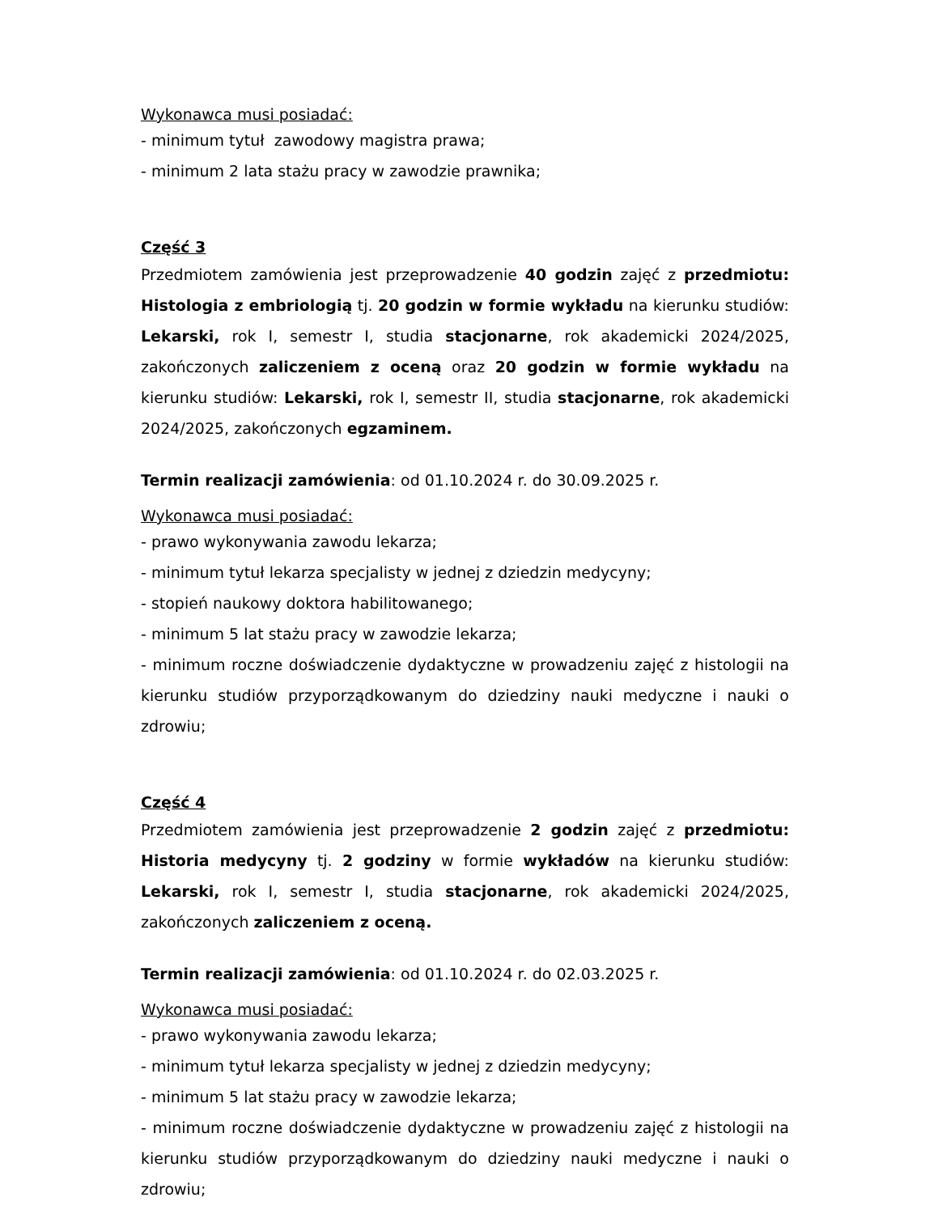Wykonawca musi posiadać:
- minimum tytuł zawodowy magistra prawa;
- minimum 2 lata stażu pracy w zawodzie prawnika;
Część 3
Przedmiotem zamówienia jest przeprowadzenie 40 godzin zajęć z przedmiotu: Histologia z embriologią tj. 20 godzin w formie wykładu na kierunku studiów: Lekarski, rok I, semestr I, studia stacjonarne, rok akademicki 2024/2025, zakończonych zaliczeniem z oceną oraz 20 godzin w formie wykładu na kierunku studiów: Lekarski, rok I, semestr II, studia stacjonarne, rok akademicki 2024/2025, zakończonych egzaminem.
Termin realizacji zamówienia: od 01.10.2024 r. do 30.09.2025 r.
Wykonawca musi posiadać:
- prawo wykonywania zawodu lekarza;
- minimum tytuł lekarza specjalisty w jednej z dziedzin medycyny;
- stopień naukowy doktora habilitowanego;
- minimum 5 lat stażu pracy w zawodzie lekarza;
- minimum roczne doświadczenie dydaktyczne w prowadzeniu zajęć z histologii na kierunku studiów przyporządkowanym do dziedziny nauki medyczne i nauki o zdrowiu;
Część 4
Przedmiotem zamówienia jest przeprowadzenie 2 godzin zajęć z przedmiotu: Historia medycyny tj. 2 godziny w formie wykładów na kierunku studiów: Lekarski, rok I, semestr I, studia stacjonarne, rok akademicki 2024/2025, zakończonych zaliczeniem z oceną.
Termin realizacji zamówienia: od 01.10.2024 r. do 02.03.2025 r.
Wykonawca musi posiadać:
- prawo wykonywania zawodu lekarza;
- minimum tytuł lekarza specjalisty w jednej z dziedzin medycyny;
- minimum 5 lat stażu pracy w zawodzie lekarza;
- minimum roczne doświadczenie dydaktyczne w prowadzeniu zajęć z histologii na kierunku studiów przyporządkowanym do dziedziny nauki medyczne i nauki o zdrowiu;